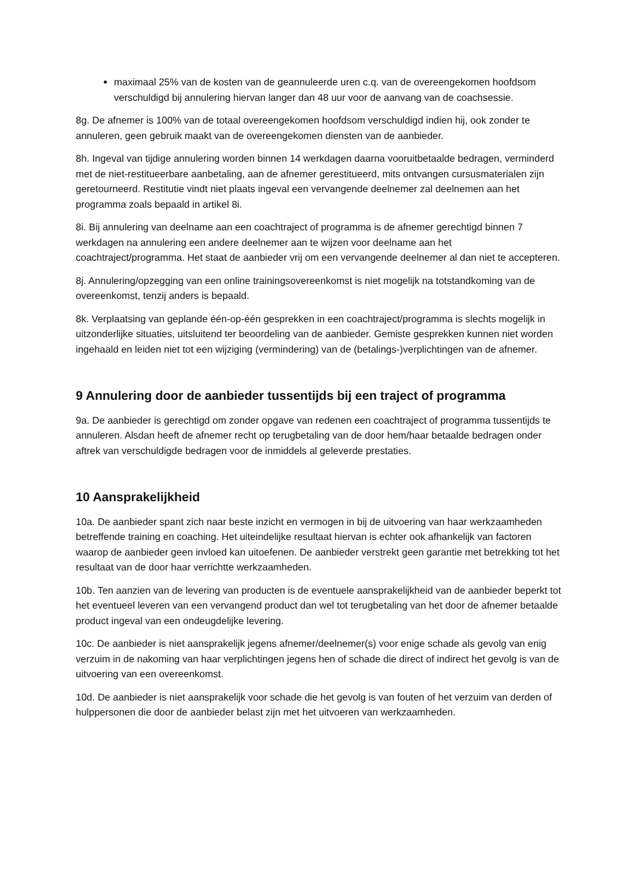maximaal 25% van de kosten van de geannuleerde uren c.q. van de overeengekomen hoofdsom verschuldigd bij annulering hiervan langer dan 48 uur voor de aanvang van de coachsessie.
8g. De afnemer is 100% van de totaal overeengekomen hoofdsom verschuldigd indien hij, ook zonder te annuleren, geen gebruik maakt van de overeengekomen diensten van de aanbieder.
8h. Ingeval van tijdige annulering worden binnen 14 werkdagen daarna vooruitbetaalde bedragen, verminderd met de niet-restitueerbare aanbetaling, aan de afnemer gerestitueerd, mits ontvangen cursusmaterialen zijn geretourneerd. Restitutie vindt niet plaats ingeval een vervangende deelnemer zal deelnemen aan het programma zoals bepaald in artikel 8i.
8i. Bij annulering van deelname aan een coachtraject of programma is de afnemer gerechtigd binnen 7 werkdagen na annulering een andere deelnemer aan te wijzen voor deelname aan het coachtraject/programma. Het staat de aanbieder vrij om een vervangende deelnemer al dan niet te accepteren.
8j. Annulering/opzegging van een online trainingsovereenkomst is niet mogelijk na totstandkoming van de overeenkomst, tenzij anders is bepaald.
8k. Verplaatsing van geplande één-op-één gesprekken in een coachtraject/programma is slechts mogelijk in uitzonderlijke situaties, uitsluitend ter beoordeling van de aanbieder. Gemiste gesprekken kunnen niet worden ingehaald en leiden niet tot een wijziging (vermindering) van de (betalings-)verplichtingen van de afnemer.
9 Annulering door de aanbieder tussentijds bij een traject of programma
9a. De aanbieder is gerechtigd om zonder opgave van redenen een coachtraject of programma tussentijds te annuleren. Alsdan heeft de afnemer recht op terugbetaling van de door hem/haar betaalde bedragen onder aftrek van verschuldigde bedragen voor de inmiddels al geleverde prestaties.
10 Aansprakelijkheid
10a. De aanbieder spant zich naar beste inzicht en vermogen in bij de uitvoering van haar werkzaamheden betreffende training en coaching. Het uiteindelijke resultaat hiervan is echter ook afhankelijk van factoren waarop de aanbieder geen invloed kan uitoefenen. De aanbieder verstrekt geen garantie met betrekking tot het resultaat van de door haar verrichtte werkzaamheden.
10b. Ten aanzien van de levering van producten is de eventuele aansprakelijkheid van de aanbieder beperkt tot het eventueel leveren van een vervangend product dan wel tot terugbetaling van het door de afnemer betaalde product ingeval van een ondeugdelijke levering.
10c. De aanbieder is niet aansprakelijk jegens afnemer/deelnemer(s) voor enige schade als gevolg van enig verzuim in de nakoming van haar verplichtingen jegens hen of schade die direct of indirect het gevolg is van de uitvoering van een overeenkomst.
10d. De aanbieder is niet aansprakelijk voor schade die het gevolg is van fouten of het verzuim van derden of hulppersonen die door de aanbieder belast zijn met het uitvoeren van werkzaamheden.